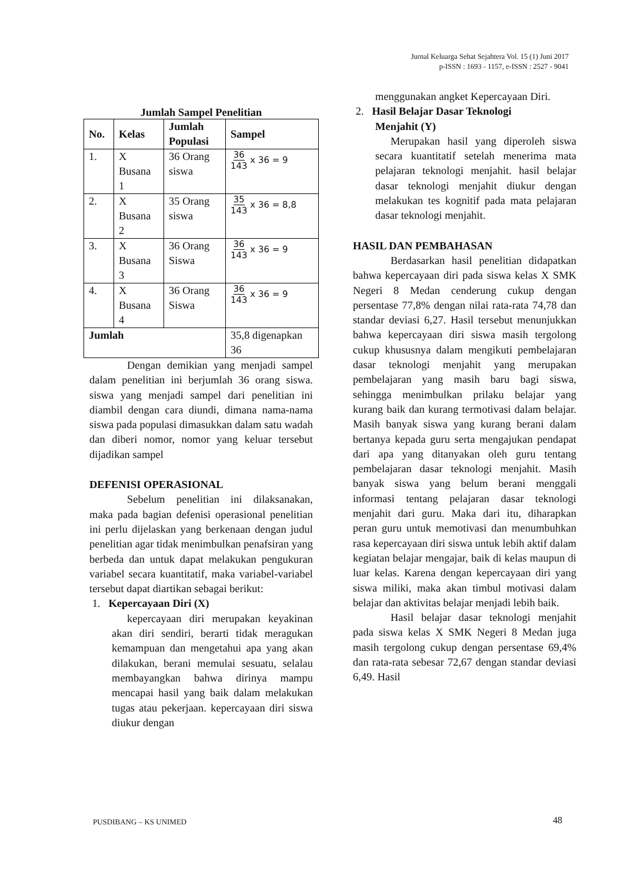Jurnal Keluarga Sehat Sejahtera Vol. 15 (1) Juni 2017
p-ISSN : 1693 - 1157, e-ISSN : 2527 - 9041
Jumlah Sampel Penelitian
| No. | Kelas | Jumlah Populasi | Sampel |
| --- | --- | --- | --- |
| 1. | X Busana 1 | 36 Orang siswa | 36 143 x 36 = 9 |
| 2. | X Busana 2 | 35 Orang siswa | 35 143 x 36 = 8,8 |
| 3. | X Busana 3 | 36 Orang Siswa | 36 143 x 36 = 9 |
| 4. | X Busana 4 | 36 Orang Siswa | 36 143 x 36 = 9 |
| Jumlah | | | 35,8 digenapkan 36 |
Dengan demikian yang menjadi sampel dalam penelitian ini berjumlah 36 orang siswa. siswa yang menjadi sampel dari penelitian ini diambil dengan cara diundi, dimana nama-nama siswa pada populasi dimasukkan dalam satu wadah dan diberi nomor, nomor yang keluar tersebut dijadikan sampel
DEFENISI OPERASIONAL
Sebelum penelitian ini dilaksanakan, maka pada bagian defenisi operasional penelitian ini perlu dijelaskan yang berkenaan dengan judul penelitian agar tidak menimbulkan penafsiran yang berbeda dan untuk dapat melakukan pengukuran variabel secara kuantitatif, maka variabel-variabel tersebut dapat diartikan sebagai berikut:
1. Kepercayaan Diri (X)
kepercayaan diri merupakan keyakinan akan diri sendiri, berarti tidak meragukan kemampuan dan mengetahui apa yang akan dilakukan, berani memulai sesuatu, selalau membayangkan bahwa dirinya mampu mencapai hasil yang baik dalam melakukan tugas atau pekerjaan. kepercayaan diri siswa diukur dengan
menggunakan angket Kepercayaan Diri.
2. Hasil Belajar Dasar Teknologi
Menjahit (Y)
Merupakan hasil yang diperoleh siswa secara kuantitatif setelah menerima mata pelajaran teknologi menjahit. hasil belajar dasar teknologi menjahit diukur dengan melakukan tes kognitif pada mata pelajaran dasar teknologi menjahit.
HASIL DAN PEMBAHASAN
Berdasarkan hasil penelitian didapatkan bahwa kepercayaan diri pada siswa kelas X SMK Negeri 8 Medan cenderung cukup dengan persentase 77,8% dengan nilai rata-rata 74,78 dan standar deviasi 6,27. Hasil tersebut menunjukkan bahwa kepercayaan diri siswa masih tergolong cukup khususnya dalam mengikuti pembelajaran dasar teknologi menjahit yang merupakan pembelajaran yang masih baru bagi siswa, sehingga menimbulkan prilaku belajar yang kurang baik dan kurang termotivasi dalam belajar. Masih banyak siswa yang kurang berani dalam bertanya kepada guru serta mengajukan pendapat dari apa yang ditanyakan oleh guru tentang pembelajaran dasar teknologi menjahit. Masih banyak siswa yang belum berani menggali informasi tentang pelajaran dasar teknologi menjahit dari guru. Maka dari itu, diharapkan peran guru untuk memotivasi dan menumbuhkan rasa kepercayaan diri siswa untuk lebih aktif dalam kegiatan belajar mengajar, baik di kelas maupun di luar kelas. Karena dengan kepercayaan diri yang siswa miliki, maka akan timbul motivasi dalam belajar dan aktivitas belajar menjadi lebih baik.
Hasil belajar dasar teknologi menjahit pada siswa kelas X SMK Negeri 8 Medan juga masih tergolong cukup dengan persentase 69,4% dan rata-rata sebesar 72,67 dengan standar deviasi 6,49. Hasil
PUSDIBANG – KS UNIMED 48